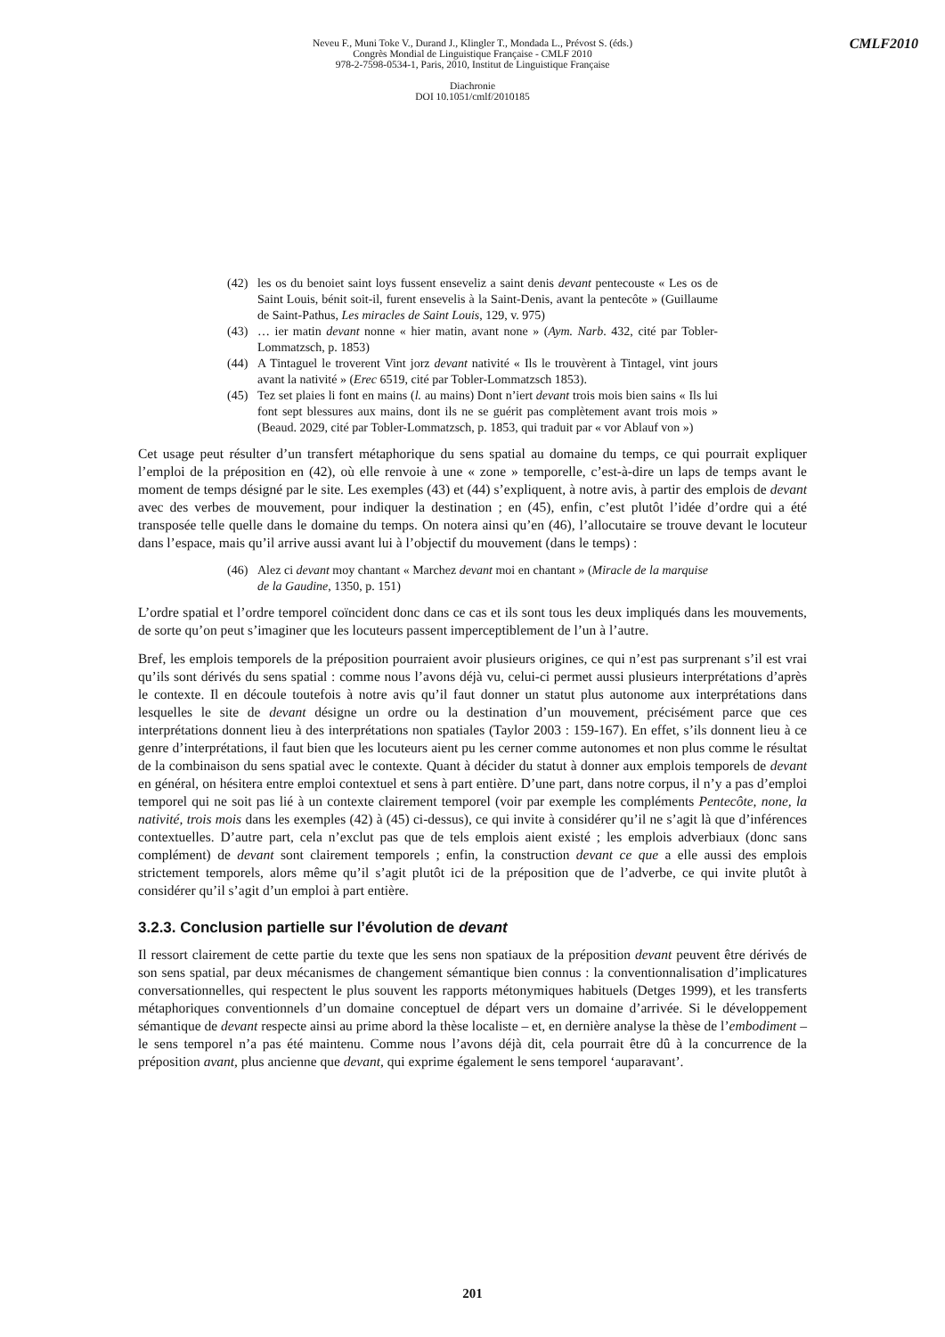CMLF2010
Neveu F., Muni Toke V., Durand J., Klingler T., Mondada L., Prévost S. (éds.)
Congrès Mondial de Linguistique Française - CMLF 2010
978-2-7598-0534-1, Paris, 2010, Institut de Linguistique Française
Diachronie
DOI 10.1051/cmlf/2010185
(42) les os du benoiet saint loys fussent enseveliz a saint denis devant pentecouste « Les os de Saint Louis, bénit soit-il, furent ensevelis à la Saint-Denis, avant la pentecôte » (Guillaume de Saint-Pathus, Les miracles de Saint Louis, 129, v. 975)
(43) … ier matin devant nonne « hier matin, avant none » (Aym. Narb. 432, cité par Tobler-Lommatzsch, p. 1853)
(44) A Tintaguel le troverent Vint jorz devant nativité « Ils le trouvèrent à Tintagel, vint jours avant la nativité » (Erec 6519, cité par Tobler-Lommatzsch 1853).
(45) Tez set plaies li font en mains (l. au mains) Dont n’iert devant trois mois bien sains « Ils lui font sept blessures aux mains, dont ils ne se guérit pas complètement avant trois mois » (Beaud. 2029, cité par Tobler-Lommatzsch, p. 1853, qui traduit par « vor Ablauf von »)
Cet usage peut résulter d’un transfert métaphorique du sens spatial au domaine du temps, ce qui pourrait expliquer l’emploi de la préposition en (42), où elle renvoie à une « zone » temporelle, c’est-à-dire un laps de temps avant le moment de temps désigné par le site. Les exemples (43) et (44) s’expliquent, à notre avis, à partir des emplois de devant avec des verbes de mouvement, pour indiquer la destination ; en (45), enfin, c’est plutôt l’idée d’ordre qui a été transposée telle quelle dans le domaine du temps. On notera ainsi qu’en (46), l’allocutaire se trouve devant le locuteur dans l’espace, mais qu’il arrive aussi avant lui à l’objectif du mouvement (dans le temps) :
(46) Alez ci devant moy chantant « Marchez devant moi en chantant » (Miracle de la marquise de la Gaudine, 1350, p. 151)
L’ordre spatial et l’ordre temporel coïncident donc dans ce cas et ils sont tous les deux impliqués dans les mouvements, de sorte qu’on peut s’imaginer que les locuteurs passent imperceptiblement de l’un à l’autre.
Bref, les emplois temporels de la préposition pourraient avoir plusieurs origines, ce qui n’est pas surprenant s’il est vrai qu’ils sont dérivés du sens spatial : comme nous l’avons déjà vu, celui-ci permet aussi plusieurs interprétations d’après le contexte. Il en découle toutefois à notre avis qu’il faut donner un statut plus autonome aux interprétations dans lesquelles le site de devant désigne un ordre ou la destination d’un mouvement, précisément parce que ces interprétations donnent lieu à des interprétations non spatiales (Taylor 2003 : 159-167). En effet, s’ils donnent lieu à ce genre d’interprétations, il faut bien que les locuteurs aient pu les cerner comme autonomes et non plus comme le résultat de la combinaison du sens spatial avec le contexte. Quant à décider du statut à donner aux emplois temporels de devant en général, on hésitera entre emploi contextuel et sens à part entière. D’une part, dans notre corpus, il n’y a pas d’emploi temporel qui ne soit pas lié à un contexte clairement temporel (voir par exemple les compléments Pentecôte, none, la nativité, trois mois dans les exemples (42) à (45) ci-dessus), ce qui invite à considérer qu’il ne s’agit là que d’inférences contextuelles. D’autre part, cela n’exclut pas que de tels emplois aient existé ; les emplois adverbiaux (donc sans complément) de devant sont clairement temporels ; enfin, la construction devant ce que a elle aussi des emplois strictement temporels, alors même qu’il s’agit plutôt ici de la préposition que de l’adverbe, ce qui invite plutôt à considérer qu’il s’agit d’un emploi à part entière.
3.2.3. Conclusion partielle sur l’évolution de devant
Il ressort clairement de cette partie du texte que les sens non spatiaux de la préposition devant peuvent être dérivés de son sens spatial, par deux mécanismes de changement sémantique bien connus : la conventionnalisation d’implicatures conversationnelles, qui respectent le plus souvent les rapports métonymiques habituels (Detges 1999), et les transferts métaphoriques conventionnels d’un domaine conceptuel de départ vers un domaine d’arrivée. Si le développement sémantique de devant respecte ainsi au prime abord la thèse localiste – et, en dernière analyse la thèse de l’embodiment – le sens temporel n’a pas été maintenu. Comme nous l’avons déjà dit, cela pourrait être dû à la concurrence de la préposition avant, plus ancienne que devant, qui exprime également le sens temporel ‘auparavant’.
201